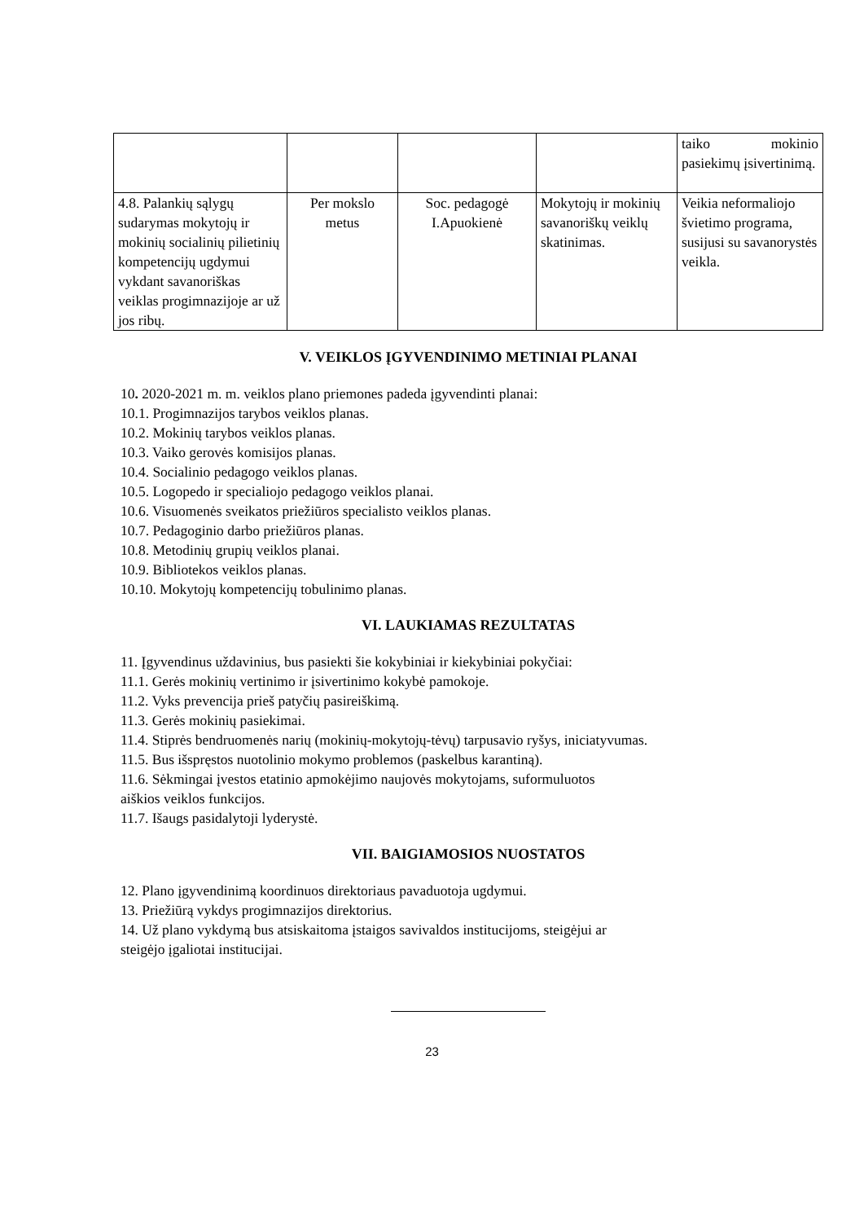| | | | | taiko mokinio pasiekimų įsivertinimą. |
| 4.8. Palankių sąlygų sudarymas mokytojų ir mokinių socialinių pilietinių kompetencijų ugdymui vykdant savanoriškas veiklas progimnazijoje ar už jos ribų. | Per mokslo metus | Soc. pedagogė I.Apuokienė | Mokytojų ir mokinių savanoriškų veiklų skatinimas. | Veikia neformaliojo švietimo programa, susijusi su savanorystės veikla. |
V. VEIKLOS ĮGYVENDINIMO METINIAI PLANAI
10. 2020-2021 m. m. veiklos plano priemones padeda įgyvendinti planai:
10.1. Progimnazijos tarybos veiklos planas.
10.2. Mokinių tarybos veiklos planas.
10.3. Vaiko gerovės komisijos planas.
10.4. Socialinio pedagogo veiklos planas.
10.5. Logopedo ir specialiojo pedagogo veiklos planai.
10.6. Visuomenės sveikatos priežiūros specialisto veiklos planas.
10.7. Pedagoginio darbo priežiūros planas.
10.8. Metodinių grupių veiklos planai.
10.9. Bibliotekos veiklos planas.
10.10. Mokytojų kompetencijų tobulinimo planas.
VI. LAUKIAMAS REZULTATAS
11. Įgyvendinus uždavinius, bus pasiekti šie kokybiniai ir kiekybiniai pokyčiai:
11.1. Gerės mokinių vertinimo ir įsivertinimo kokybė pamokoje.
11.2. Vyks prevencija prieš patyčių pasireiškimą.
11.3. Gerės mokinių pasiekimai.
11.4. Stiprės bendruomenės narių (mokinių-mokytojų-tėvų) tarpusavio ryšys, iniciatyvumas.
11.5. Bus išspręstos nuotolinio mokymo problemos (paskelbus karantiną).
11.6. Sėkmingai įvestos etatinio apmokėjimo naujovės mokytojams, suformuluotos
aiškios veiklos funkcijos.
11.7. Išaugs pasidalytoji lyderystė.
VII. BAIGIAMOSIOS NUOSTATOS
12. Plano įgyvendinimą koordinuos direktoriaus pavaduotoja ugdymui.
13. Priežiūrą vykdys progimnazijos direktorius.
14. Už plano vykdymą bus atsiskaitoma įstaigos savivaldos institucijoms, steigėjui ar
steigėjo įgaliotai institucijai.
23